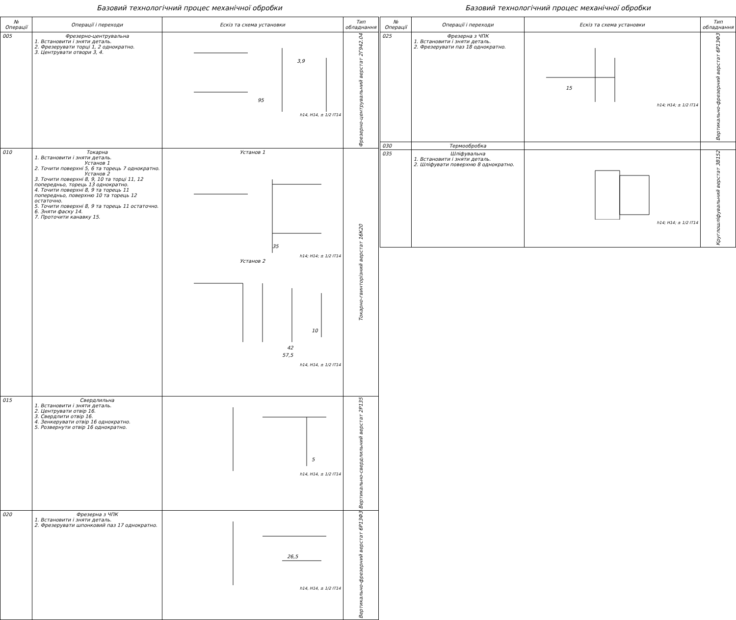Базовий технологічний процес механічної обробки
| № Операції | Операції і переходи | Ескіз та схема установки | Тип обладнання |
| --- | --- | --- | --- |
| 005 | Фрезерно-центрувальна 1. Встановити і зняти деталь. 2. Фрезерувати торці 1, 2 однократно. 3. Центрувати отвори 3, 4. | 95 3,9 h14, H14, ± 1/2 IT14 | Фрезерно-центрувальний верстат 2Г942.04 |
| 010 | Токарна 1. Встановити і зняти деталь. Установ 1 2. Точити поверхні 5, 6 та торець 7 однократно. Установ 2 3. Точити поверхні 8, 9, 10 та торці 11, 12 попередньо, торець 13 однократно. 4. Точити поверхні 8, 9 та торець 11 попередньо, поверхню 10 та торець 12 остаточно. 5. Точити поверхні 8, 9 та торець 11 остаточно. 6. Зняти фаску 14. 7. Проточити канавку 15. | Установ 1 35 h14; H14; ± 1/2 IT14 Установ 2 57,5 42 10 h14, H14, ± 1/2 IT14 | Токарно-гвинторізний верстат 16К20 |
| 015 | Свердлильна 1. Встановити і зняти деталь. 2. Центрувати отвір 16. 3. Свердлити отвір 16. 4. Зенкерувати отвір 16 однократно. 5. Розвернути отвір 16 однократно. | 5 h14, H14, ± 1/2 IT14 | Вертикально-свердлильний верстат 2Р135 |
| 020 | Фрезерна з ЧПК 1. Встановити і зняти деталь. 2. Фрезерувати шпонковий паз 17 однократно. | 26,5 h14, H14, ± 1/2 IT14 | Вертикально-фрезерний верстат 6Р13Ф3 |
Базовий технологічний процес механічної обробки
| № Операції | Операції і переходи | Ескіз та схема установки | Тип обладнання |
| --- | --- | --- | --- |
| 025 | Фрезерна з ЧПК 1. Встановити і зняти деталь. 2. Фрезерувати паз 18 однократно. | 15 h14; H14; ± 1/2 IT14 | Вертикально-фрезерний верстат 6Р13Ф3 |
| 030 | Термообробка | | |
| 035 | Шліфувальна 1. Встановити і зняти деталь. 2. Шліфувати поверхню 8 однократно. | h14; H14; ± 1/2 IT14 | Круглошліфувальний верстат 3В152 |